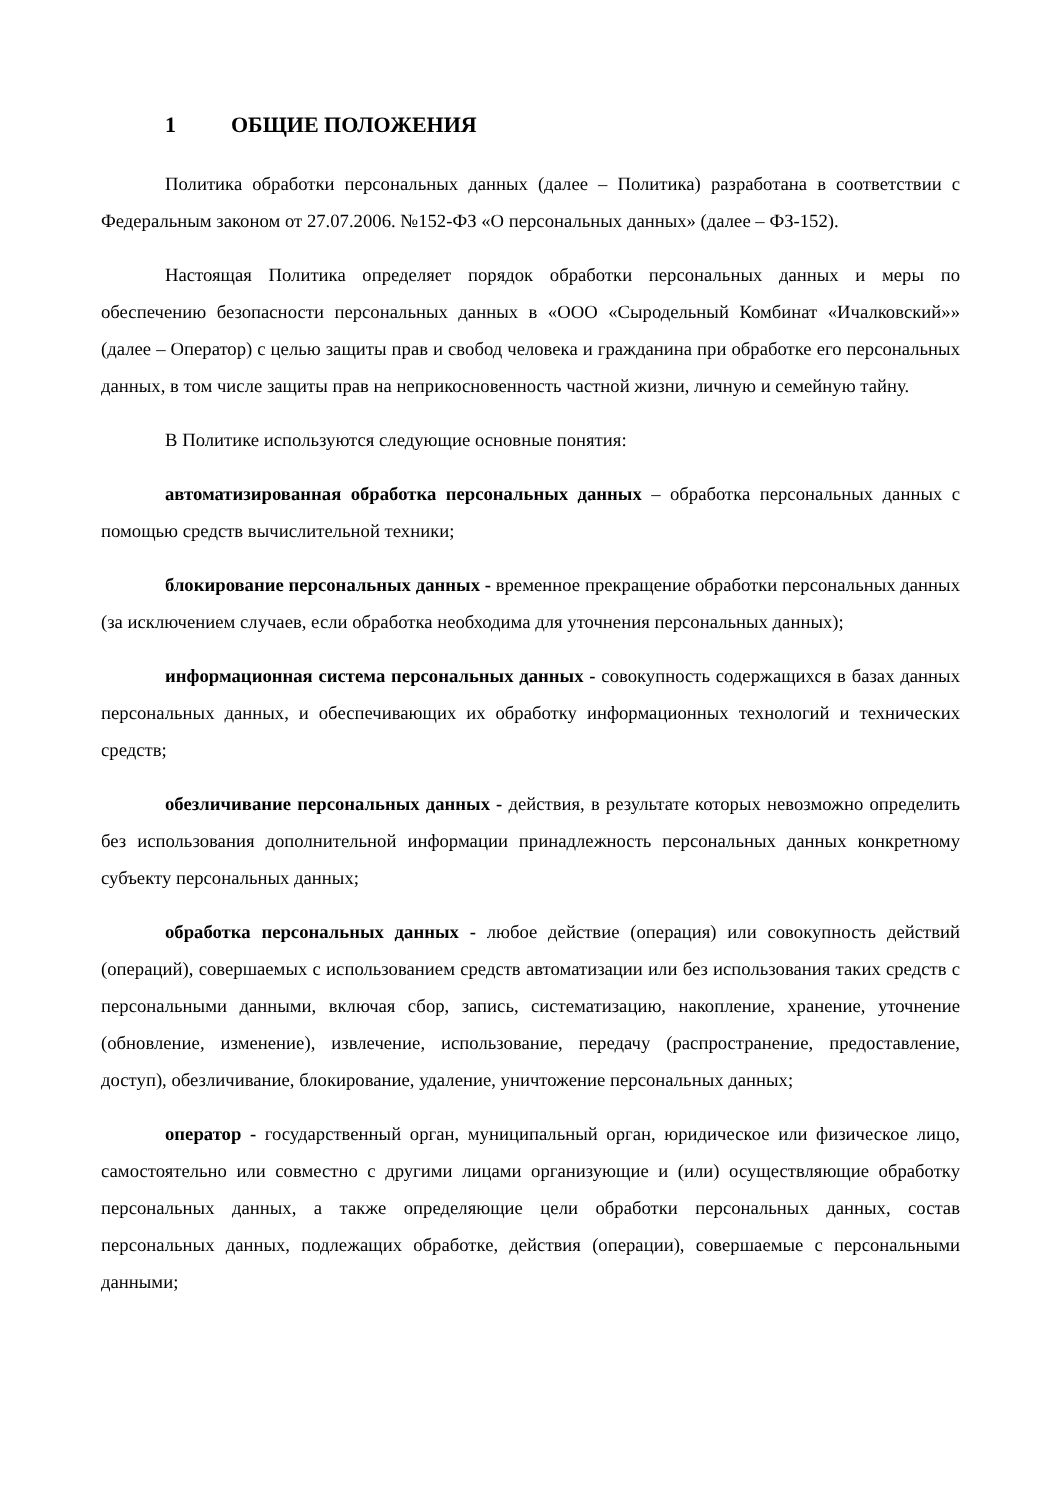1 ОБЩИЕ ПОЛОЖЕНИЯ
Политика обработки персональных данных (далее – Политика) разработана в соответствии с Федеральным законом от 27.07.2006. №152-ФЗ «О персональных данных» (далее – ФЗ-152).
Настоящая Политика определяет порядок обработки персональных данных и меры по обеспечению безопасности персональных данных в «ООО «Сыродельный Комбинат «Ичалковский»» (далее – Оператор) с целью защиты прав и свобод человека и гражданина при обработке его персональных данных, в том числе защиты прав на неприкосновенность частной жизни, личную и семейную тайну.
В Политике используются следующие основные понятия:
автоматизированная обработка персональных данных – обработка персональных данных с помощью средств вычислительной техники;
блокирование персональных данных - временное прекращение обработки персональных данных (за исключением случаев, если обработка необходима для уточнения персональных данных);
информационная система персональных данных - совокупность содержащихся в базах данных персональных данных, и обеспечивающих их обработку информационных технологий и технических средств;
обезличивание персональных данных - действия, в результате которых невозможно определить без использования дополнительной информации принадлежность персональных данных конкретному субъекту персональных данных;
обработка персональных данных - любое действие (операция) или совокупность действий (операций), совершаемых с использованием средств автоматизации или без использования таких средств с персональными данными, включая сбор, запись, систематизацию, накопление, хранение, уточнение (обновление, изменение), извлечение, использование, передачу (распространение, предоставление, доступ), обезличивание, блокирование, удаление, уничтожение персональных данных;
оператор - государственный орган, муниципальный орган, юридическое или физическое лицо, самостоятельно или совместно с другими лицами организующие и (или) осуществляющие обработку персональных данных, а также определяющие цели обработки персональных данных, состав персональных данных, подлежащих обработке, действия (операции), совершаемые с персональными данными;